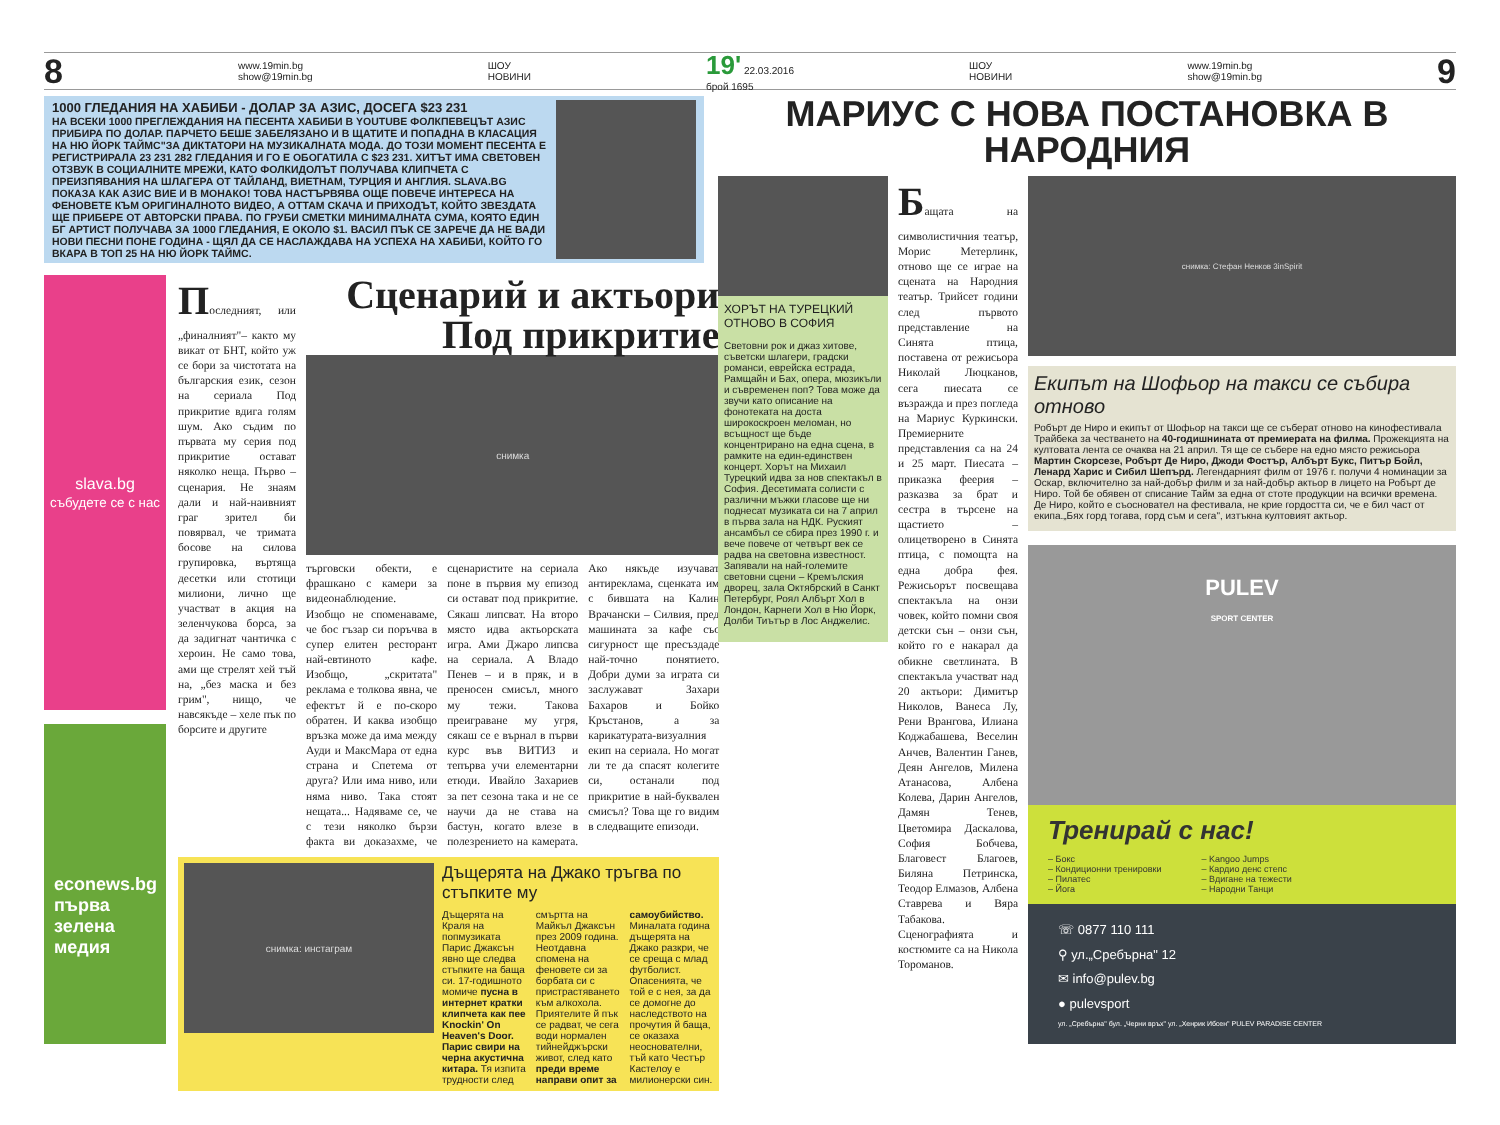8
www.19min.bg
show@19min.bg
ШОУ
НОВИНИ
19' 22.03.2016
брой 1695
ШОУ
НОВИНИ
www.19min.bg
show@19min.bg
9
1000 ГЛЕДАНИЯ НА ХАБИБИ - ДОЛАР ЗА АЗИС, ДОСЕГА $23 231
НА ВСЕКИ 1000 ПРЕГЛЕЖДАНИЯ НА ПЕСЕНТА ХАБИБИ В YOUTUBE ФОЛКПЕВЕЦЪТ АЗИС ПРИБИРА ПО ДОЛАР. ПАРЧЕТО БЕШЕ ЗАБЕЛЯЗАНО И В ЩАТИТЕ И ПОПАДНА В КЛАСАЦИЯ НА НЮ ЙОРК ТАЙМС"ЗА ДИКТАТОРИ НА МУЗИКАЛНАТА МОДА. ДО ТОЗИ МОМЕНТ ПЕСЕНТА Е РЕГИСТРИРАЛА 23 231 282 ГЛЕДАНИЯ И ГО Е ОБОГАТИЛА С $23 231. ХИТЪТ ИМА СВЕТОВЕН ОТЗВУК В СОЦИАЛНИТЕ МРЕЖИ, КАТО ФОЛКИДОЛЪТ ПОЛУЧАВА КЛИПЧЕТА С ПРЕИЗПЯВАНИЯ НА ШЛАГЕРА ОТ ТАЙЛАНД, ВИЕТНАМ, ТУРЦИЯ И АНГЛИЯ. SLAVA.BG ПОКАЗА КАК АЗИС ВИЕ И В МОНАКО! ТОВА НАСТЪРВЯВА ОЩЕ ПОВЕЧЕ ИНТЕРЕСА НА ФЕНОВЕТЕ КЪМ ОРИГИНАЛНОТО ВИДЕО, А ОТТАМ СКАЧА И ПРИХОДЪТ, КОЙТО ЗВЕЗДАТА ЩЕ ПРИБЕРЕ ОТ АВТОРСКИ ПРАВА. ПО ГРУБИ СМЕТКИ МИНИМАЛНАТА СУМА, КОЯТО ЕДИН БГ АРТИСТ ПОЛУЧАВА ЗА 1000 ГЛЕДАНИЯ, Е ОКОЛО $1. ВАСИЛ ПЪК СЕ ЗАРЕЧЕ ДА НЕ ВАДИ НОВИ ПЕСНИ ПОНЕ ГОДИНА - ЩЯЛ ДА СЕ НАСЛАЖДАВА НА УСПЕХА НА ХАБИБИ, КОЙТО ГО ВКАРА В ТОП 25 НА НЮ ЙОРК ТАЙМС.
slava.bg
събудете се с нас
econews.bg
първа зелена медия
Последният, или „финалният"– както му викат от БНТ, който уж се бори за чистотата на българския език, сезон на сериала Под прикритие вдига голям шум. Ако съдим по първата му серия под прикритие остават няколко неща. Първо – сценария. Не знаям дали и най-наивният граг зрител би повярвал, че тримата босове на силова групировка, въртяща десетки или стотици милиони, лично ще участват в акция на зеленчукова борса, за да задигнат чантичка с хероин. Не само това, ами ще стрелят хей тъй на, „без маска и без грим", нищо, че навсякъде – хеле пък по борсите и другите
Сценарий и актьори
Под прикритие
снимка
търговски обекти, е фрашкано с камери за видеонаблюдение. Изобщо не споменаваме, че бос гъзар си поръчва в супер елитен ресторант най-евтиното кафе. Изобщо, „скритата" реклама е толкова явна, че ефектът й е по-скоро обратен. И каква изобщо връзка може да има между Ауди и МаксМара от една страна и Спетема от друга? Или има ниво, или няма ниво. Така стоят нещата... Надяваме се, че с тези няколко бързи факта ви доказахме, че сценаристите на сериала поне в първия му епизод си остават под прикритие. Сякаш липсват. На второ място идва актьорската игра. Ами Джаро липсва на сериала. А Владо Пенев – и в пряк, и в преносен смисъл, много му тежи. Такова преиграване му угря, сякаш се е върнал в първи курс във ВИТИЗ и тепърва учи елементарни етюди. Ивайло Захариев за пет сезона така и не се научи да не става на бастун, когато влезе в полезрението на камерата. Ако някъде изучават антиреклама, сценката им с бившата на Калин Врачански – Силвия, пред машината за кафе със сигурност ще пресъздаде най-точно понятието. Добри думи за играта си заслужават Захари Бахаров и Бойко Кръстанов, а за карикатурата-визуалния екип на сериала. Но могат ли те да спасят колегите си, останали под прикритие в най-буквален смисъл? Това ще го видим в следващите епизоди.
снимка: инстаграм
Дъщерята на Джако тръгва по стъпките му
Дъщерята на Краля на попмузиката Парис Джаксън явно ще следва стъпките на баща си. 17-годишното момиче пусна в интернет кратки клипчета как пее Knockin' On Heaven's Door. Парис свири на черна акустична китара. Тя изпита трудности след смъртта на Майкъл Джаксън през 2009 година. Неотдавна спомена на феновете си за борбата си с пристрастяването към алкохола. Приятелите й пък се радват, че сега води нормален тийнейджърски живот, след като преди време направи опит за самоубийство. Миналата година дъщерята на Джако разкри, че се среща с млад футболист. Опасенията, че той е с нея, за да се домогне до наследството на прочутия й баща, се оказаха неоснователни, тъй като Честър Кастелоу е милионерски син.
МАРИУС С НОВА ПОСТАНОВКА В НАРОДНИЯ
ХОРЪТ НА ТУРЕЦКИЙ ОТНОВО В СОФИЯ
Световни рок и джаз хитове, съветски шлагери, градски романси, еврейска естрада, Рамщайн и Бах, опера, мюзикъли и съвременен поп? Това може да звучи като описание на фонотеката на доста широкоскроен меломан, но всъщност ще бъде концентрирано на една сцена, в рамките на един-единствен концерт. Хорът на Михаил Турецкий идва за нов спектакъл в София. Десетимата солисти с различни мъжки гласове ще ни поднесат музиката си на 7 април в първа зала на НДК. Руският ансамбъл се сбира през 1990 г. и вече повече от четвърт век се радва на световна известност. Запявали на най-големите световни сцени – Кремълския дворец, зала Октябрский в Санкт Петербург, Роял Албърт Хол в Лондон, Карнеги Хол в Ню Йорк, Долби Тиътър в Лос Анджелис.
Бащата на символистичния театър, Морис Метерлинк, отново ще се играе на сцената на Народния театър. Трийсет години след първото представление на Синята птица, поставена от режисьора Николай Люцканов, сега пиесата се възражда и през погледа на Мариус Куркински. Премиерните представления са на 24 и 25 март. Пиесата – приказка феерия – разказва за брат и сестра в търсене на щастието – олицетворено в Синята птица, с помощта на една добра фея. Режисьорът посвещава спектакъла на онзи човек, който помни своя детски сън – онзи сън, който го е накарал да обикне светлината. В спектакъла участват над 20 актьори: Димитър Николов, Ванеса Лу, Рени Врангова, Илиана Коджабашева, Веселин Анчев, Валентин Ганев, Деян Ангелов, Милена Атанасова, Албена Колева, Дарин Ангелов, Дамян Тенев, Цветомира Даскалова, София Бобчева, Благовест Благоев, Биляна Петринска, Теодор Елмазов, Албена Ставрева и Вяра Табакова. Сценографията и костюмите са на Никола Тороманов.
снимка: Стефан Ненков 3inSpirit
Екипът на Шофьор на такси се събира отново
Робърт де Ниро и екипът от Шофьор на такси ще се съберат отново на кинофестивала Трайбека за честването на 40-годишнината от премиерата на филма. Прожекцията на култовата лента се очаква на 21 април. Тя ще се събере на едно място режисьора Мартин Скорсезе, Робърт Де Ниро, Джоди Фостър, Албърт Букс, Питър Бойл, Ленард Харис и Сибил Шепърд. Легендарният филм от 1976 г. получи 4 номинации за Оскар, включително за най-добър филм и за най-добър актьор в лицето на Робърт де Ниро. Той бе обявен от списание Тайм за една от стоте продукции на всички времена. Де Ниро, който е съосновател на фестивала, не крие гордостта си, че е бил част от екипа.„Бях горд тогава, горд съм и сега", изтъкна култовият актьор.
PULEV
SPORT CENTER
Тренирай с нас!
– Бокс
– Кондиционни тренировки
– Пилатес
– Йога
– Kangoo Jumps
– Кардио денс степс
– Вдигане на тежести
– Народни Танци
☏ 0877 110 111
⚲ ул.„Сребърна" 12
✉ info@pulev.bg
● pulevsport
ул. „Сребърна" бул. „Черни връх" ул. „Хенрик Ибсен" PULEV PARADISE CENTER